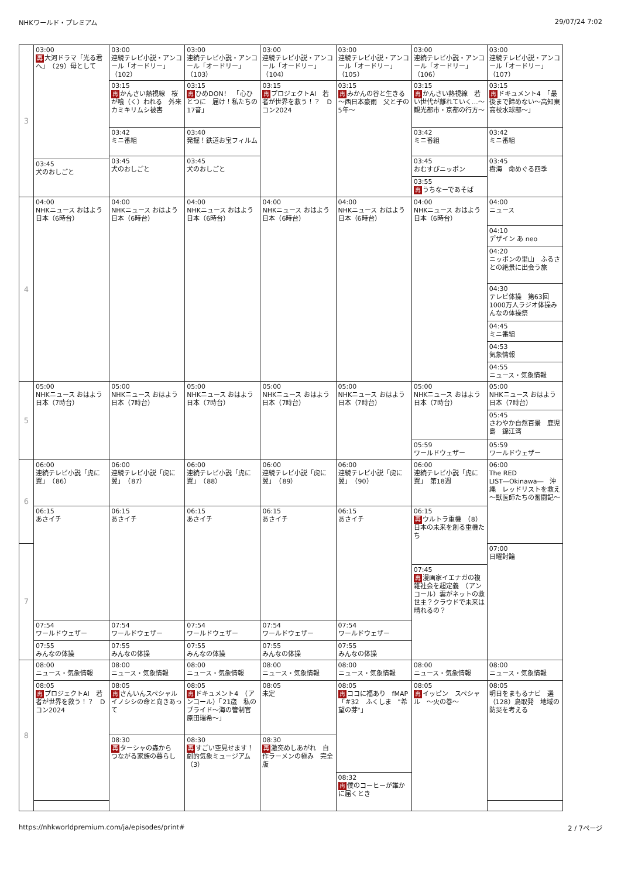NHKワールド・プレミアム 29/07/24 7:02
| 3 | 03:00 再 大河ドラマ「光る君へ」 （29）母として 03:45 犬のおしごと | 03:00 連続テレビ小説・アンコール「オードリー」 （102） 03:15 再 かんさい熱視線 桜が喰（く）われる 外来カミキリムシ被害 03:42 ミニ番組 03:45 犬のおしごと | 03:00 連続テレビ小説・アンコール「オードリー」 （103） 03:15 再 ひめDON！ 「心ひとつに 届け！私たちの17音」 03:40 発掘！鉄道お宝フィルム 03:45 犬のおしごと | 03:00 連続テレビ小説・アンコール「オードリー」 （104） 03:15 再 プロジェクトAI 若者が世界を救う！？ Dコン2024 | 03:00 連続テレビ小説・アンコール「オードリー」 （105） 03:15 再 みかんの谷と生きる ～西日本豪雨 父と子の5年～ | 03:00 連続テレビ小説・アンコール「オードリー」 （106） 03:15 再 かんさい熱視線 若い世代が離れていく…～観光都市・京都の行方～ 03:42 ミニ番組 03:45 おむすびニッポン 03:55 再 うちなーであそば | 03:00 連続テレビ小説・アンコール「オードリー」 （107） 03:15 再 ドキュメント4 「最後まで諦めない～高知東高校水球部～」 03:42 ミニ番組 03:45 樹海 命めぐる四季 |
| 4 | 04:00 NHKニュース おはよう日本（6時台） | 04:00 NHKニュース おはよう日本（6時台） | 04:00 NHKニュース おはよう日本（6時台） | 04:00 NHKニュース おはよう日本（6時台） | 04:00 NHKニュース おはよう日本（6時台） | 04:00 NHKニュース おはよう日本（6時台） | 04:00 ニュース 04:10 デザイン あ neo 04:20 ニッポンの里山 ふるさとの絶景に出会う旅 04:30 テレビ体操 第63回1000万人ラジオ体操みんなの体操祭 04:45 ミニ番組 04:53 気象情報 04:55 ニュース・気象情報 |
| 5 | 05:00 NHKニュース おはよう日本（7時台） | 05:00 NHKニュース おはよう日本（7時台） | 05:00 NHKニュース おはよう日本（7時台） | 05:00 NHKニュース おはよう日本（7時台） | 05:00 NHKニュース おはよう日本（7時台） | 05:00 NHKニュース おはよう日本（7時台） 05:59 ワールドウェザー | 05:00 NHKニュース おはよう日本（7時台） 05:45 さわやか自然百景 鹿児島 錦江湾 05:59 ワールドウェザー |
| 6 | 06:00 連続テレビ小説「虎に翼」 （86） 06:15 あさイチ 07:54 ワールドウェザー 07:55 みんなの体操 | 06:00 連続テレビ小説「虎に翼」 （87） 06:15 あさイチ 07:54 ワールドウェザー 07:55 みんなの体操 | 06:00 連続テレビ小説「虎に翼」 （88） 06:15 あさイチ 07:54 ワールドウェザー 07:55 みんなの体操 | 06:00 連続テレビ小説「虎に翼」 （89） 06:15 あさイチ 07:54 ワールドウェザー 07:55 みんなの体操 | 06:00 連続テレビ小説「虎に翼」 （90） 06:15 あさイチ 07:54 ワールドウェザー 07:55 みんなの体操 | 06:00 連続テレビ小説「虎に翼」 第18週 06:15 再 ウルトラ重機 （8）日本の未来を創る重機たち 07:45 再 漫画家イエナガの複雑社会を超定義 （アンコール）雲がネットの救世主？クラウドで未来は晴れるの？ | 06:00 The RED LIST―Okinawa― 沖縄 レッドリストを救え～獣医師たちの奮闘記～ 07:00 日曜討論 |
| 7 | | | | | | | |
| 8 | 08:00 ニュース・気象情報 08:05 再 プロジェクトAI 若者が世界を救う！？ Dコン2024 | 08:00 ニュース・気象情報 08:05 再 さんいんスペシャル イノシシの命と向きあって 08:30 再 ターシャの森から つながる家族の暮らし | 08:00 ニュース・気象情報 08:05 再 ドキュメント4 （アンコール）「21歳 私のプライド～海の管制官 原田瑞希～」 08:30 再 すごい空見せます！ 劇的気象ミュージアム （3） | 08:00 ニュース・気象情報 08:05 未定 08:30 再 激突めしあがれ 自作ラーメンの極み 完全版 | 08:00 ニュース・気象情報 08:05 再 ココに福あり fMAP 「＃32 ふくしま "希望の芽"」 08:32 再 僕のコーヒーが誰かに届くとき | 08:00 ニュース・気象情報 08:05 再 イッピン スペシャル ～火の巻～ | 08:00 ニュース・気象情報 08:05 明日をまもるナビ 選（128）鳥取発 地域の防災を考える |
https://nhkworldpremium.com/ja/episodes/print# 2 / 7ページ